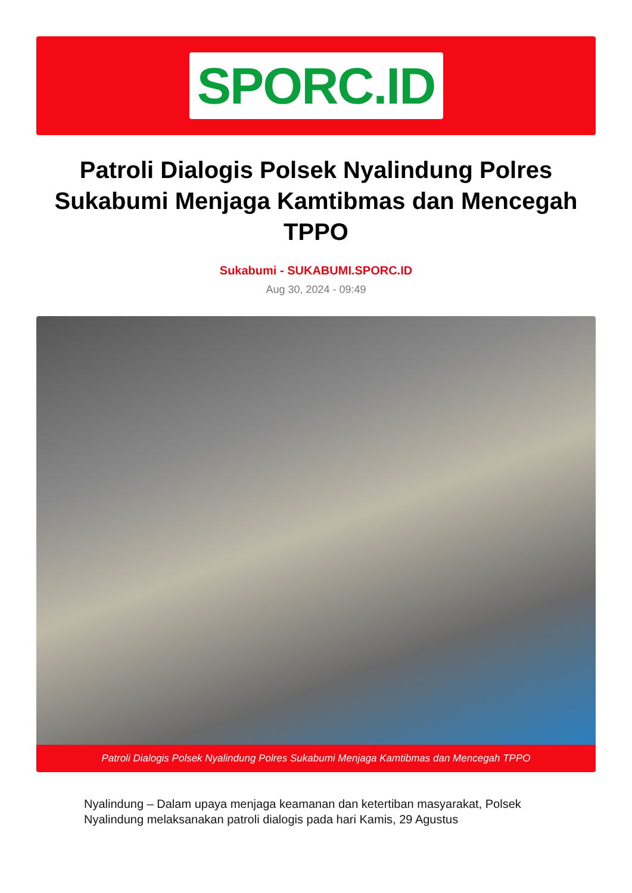SPORC.ID
Patroli Dialogis Polsek Nyalindung Polres Sukabumi Menjaga Kamtibmas dan Mencegah TPPO
Sukabumi - SUKABUMI.SPORC.ID
Aug 30, 2024 - 09:49
Patroli Dialogis Polsek Nyalindung Polres Sukabumi Menjaga Kamtibmas dan Mencegah TPPO
Nyalindung – Dalam upaya menjaga keamanan dan ketertiban masyarakat, Polsek Nyalindung melaksanakan patroli dialogis pada hari Kamis, 29 Agustus